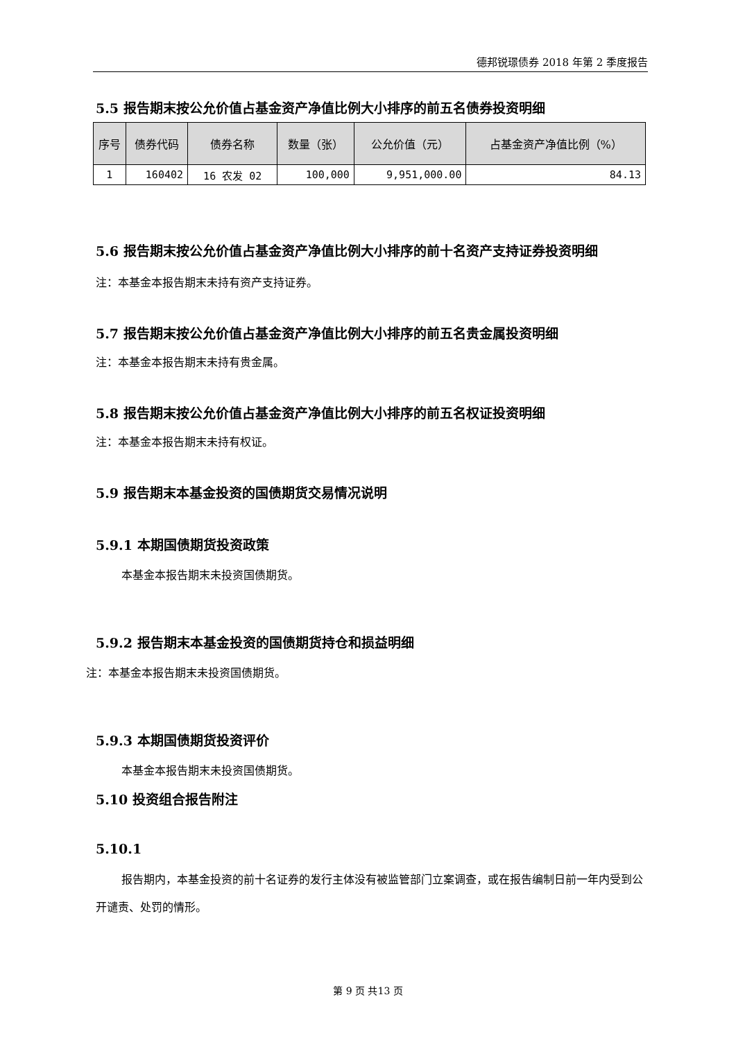德邦锐璟债券 2018 年第 2 季度报告
5.5 报告期末按公允价值占基金资产净值比例大小排序的前五名债券投资明细
| 序号 | 债券代码 | 债券名称 | 数量（张） | 公允价值（元） | 占基金资产净值比例（%） |
| --- | --- | --- | --- | --- | --- |
| 1 | 160402 | 16 农发 02 | 100,000 | 9,951,000.00 | 84.13 |
5.6 报告期末按公允价值占基金资产净值比例大小排序的前十名资产支持证券投资明细
注：本基金本报告期末未持有资产支持证券。
5.7 报告期末按公允价值占基金资产净值比例大小排序的前五名贵金属投资明细
注：本基金本报告期末未持有贵金属。
5.8 报告期末按公允价值占基金资产净值比例大小排序的前五名权证投资明细
注：本基金本报告期末未持有权证。
5.9 报告期末本基金投资的国债期货交易情况说明
5.9.1 本期国债期货投资政策
本基金本报告期末未投资国债期货。
5.9.2 报告期末本基金投资的国债期货持仓和损益明细
注：本基金本报告期末未投资国债期货。
5.9.3 本期国债期货投资评价
本基金本报告期末未投资国债期货。
5.10 投资组合报告附注
5.10.1
报告期内，本基金投资的前十名证券的发行主体没有被监管部门立案调查，或在报告编制日前一年内受到公开谴责、处罚的情形。
第 9 页 共13 页